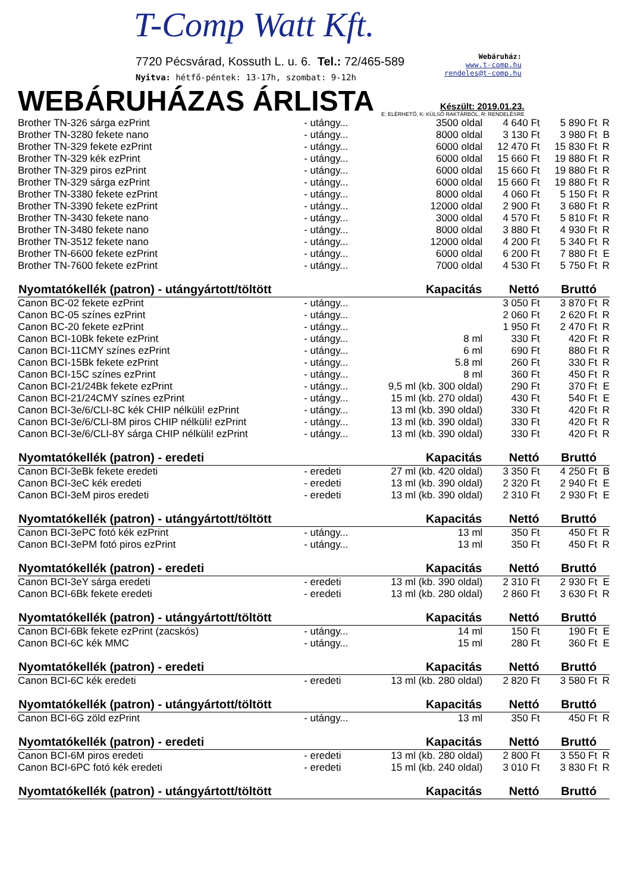T-Comp Watt Kft.
7720 Pécsvárad, Kossuth L. u. 6. Tel.: 72/465-589
Nyitva: hétfő-péntek: 13-17h, szombat: 9-12h
Webáruház:
www.t-comp.hu
rendeles@t-comp.hu
WEBÁRUHÁZAS ÁRLISTA
Készült: 2019.01.23.
E: ELÉRHETŐ, K: KÜLSŐ RAKTÁRBÓL, R: RENDELÉSRE
| Brother TN-326 sárga ezPrint | - utángy... | 3500 oldal | 4 640 Ft | 5 890 Ft | R |
| Brother TN-3280 fekete nano | - utángy... | 8000 oldal | 3 130 Ft | 3 980 Ft | B |
| Brother TN-329 fekete ezPrint | - utángy... | 6000 oldal | 12 470 Ft | 15 830 Ft | R |
| Brother TN-329 kék ezPrint | - utángy... | 6000 oldal | 15 660 Ft | 19 880 Ft | R |
| Brother TN-329 piros ezPrint | - utángy... | 6000 oldal | 15 660 Ft | 19 880 Ft | R |
| Brother TN-329 sárga ezPrint | - utángy... | 6000 oldal | 15 660 Ft | 19 880 Ft | R |
| Brother TN-3380 fekete ezPrint | - utángy... | 8000 oldal | 4 060 Ft | 5 150 Ft | R |
| Brother TN-3390 fekete ezPrint | - utángy... | 12000 oldal | 2 900 Ft | 3 680 Ft | R |
| Brother TN-3430 fekete nano | - utángy... | 3000 oldal | 4 570 Ft | 5 810 Ft | R |
| Brother TN-3480 fekete nano | - utángy... | 8000 oldal | 3 880 Ft | 4 930 Ft | R |
| Brother TN-3512 fekete nano | - utángy... | 12000 oldal | 4 200 Ft | 5 340 Ft | R |
| Brother TN-6600 fekete ezPrint | - utángy... | 6000 oldal | 6 200 Ft | 7 880 Ft | E |
| Brother TN-7600 fekete ezPrint | - utángy... | 7000 oldal | 4 530 Ft | 5 750 Ft | R |
| Nyomtatókellék (patron) - utángyártott/töltött | | Kapacitás | Nettó | Bruttó | |
| Canon BC-02 fekete ezPrint | - utángy... | | 3 050 Ft | 3 870 Ft | R |
| Canon BC-05 színes ezPrint | - utángy... | | 2 060 Ft | 2 620 Ft | R |
| Canon BC-20 fekete ezPrint | - utángy... | | 1 950 Ft | 2 470 Ft | R |
| Canon BCI-10Bk fekete ezPrint | - utángy... | 8 ml | 330 Ft | 420 Ft | R |
| Canon BCI-11CMY színes ezPrint | - utángy... | 6 ml | 690 Ft | 880 Ft | R |
| Canon BCI-15Bk fekete ezPrint | - utángy... | 5.8 ml | 260 Ft | 330 Ft | R |
| Canon BCI-15C színes ezPrint | - utángy... | 8 ml | 360 Ft | 450 Ft | R |
| Canon BCI-21/24Bk fekete ezPrint | - utángy... | 9,5 ml (kb. 300 oldal) | 290 Ft | 370 Ft | E |
| Canon BCI-21/24CMY színes ezPrint | - utángy... | 15 ml (kb. 270 oldal) | 430 Ft | 540 Ft | E |
| Canon BCI-3e/6/CLI-8C kék CHIP nélküli! ezPrint | - utángy... | 13 ml (kb. 390 oldal) | 330 Ft | 420 Ft | R |
| Canon BCI-3e/6/CLI-8M piros CHIP nélküli! ezPrint | - utángy... | 13 ml (kb. 390 oldal) | 330 Ft | 420 Ft | R |
| Canon BCI-3e/6/CLI-8Y sárga CHIP nélküli! ezPrint | - utángy... | 13 ml (kb. 390 oldal) | 330 Ft | 420 Ft | R |
| Nyomtatókellék (patron) - eredeti | | Kapacitás | Nettó | Bruttó | |
| Canon BCI-3eBk fekete eredeti | - eredeti | 27 ml (kb. 420 oldal) | 3 350 Ft | 4 250 Ft | B |
| Canon BCI-3eC kék eredeti | - eredeti | 13 ml (kb. 390 oldal) | 2 320 Ft | 2 940 Ft | E |
| Canon BCI-3eM piros eredeti | - eredeti | 13 ml (kb. 390 oldal) | 2 310 Ft | 2 930 Ft | E |
| Nyomtatókellék (patron) - utángyártott/töltött | | Kapacitás | Nettó | Bruttó | |
| Canon BCI-3ePC fotó kék ezPrint | - utángy... | 13 ml | 350 Ft | 450 Ft | R |
| Canon BCI-3ePM fotó piros ezPrint | - utángy... | 13 ml | 350 Ft | 450 Ft | R |
| Nyomtatókellék (patron) - eredeti | | Kapacitás | Nettó | Bruttó | |
| Canon BCI-3eY sárga eredeti | - eredeti | 13 ml (kb. 390 oldal) | 2 310 Ft | 2 930 Ft | E |
| Canon BCI-6Bk fekete eredeti | - eredeti | 13 ml (kb. 280 oldal) | 2 860 Ft | 3 630 Ft | R |
| Nyomtatókellék (patron) - utángyártott/töltött | | Kapacitás | Nettó | Bruttó | |
| Canon BCI-6Bk fekete ezPrint (zacskós) | - utángy... | 14 ml | 150 Ft | 190 Ft | E |
| Canon BCI-6C kék MMC | - utángy... | 15 ml | 280 Ft | 360 Ft | E |
| Nyomtatókellék (patron) - eredeti | | Kapacitás | Nettó | Bruttó | |
| Canon BCI-6C kék eredeti | - eredeti | 13 ml (kb. 280 oldal) | 2 820 Ft | 3 580 Ft | R |
| Nyomtatókellék (patron) - utángyártott/töltött | | Kapacitás | Nettó | Bruttó | |
| Canon BCI-6G zöld ezPrint | - utángy... | 13 ml | 350 Ft | 450 Ft | R |
| Nyomtatókellék (patron) - eredeti | | Kapacitás | Nettó | Bruttó | |
| Canon BCI-6M piros eredeti | - eredeti | 13 ml (kb. 280 oldal) | 2 800 Ft | 3 550 Ft | R |
| Canon BCI-6PC fotó kék eredeti | - eredeti | 15 ml (kb. 240 oldal) | 3 010 Ft | 3 830 Ft | R |
| Nyomtatókellék (patron) - utángyártott/töltött | | Kapacitás | Nettó | Bruttó | |